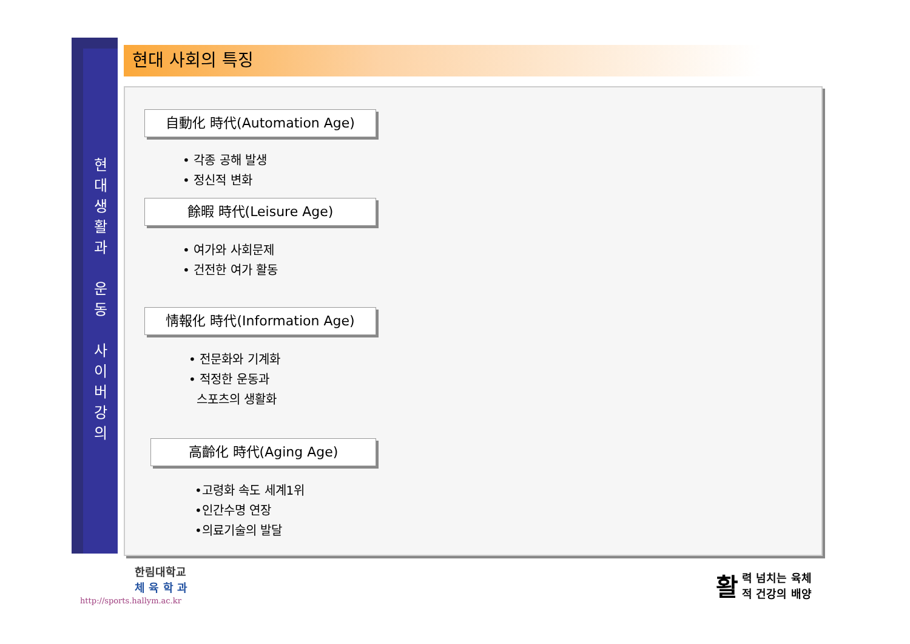현
대
생
활
과
운
동
사
이
버
강
의
현대 사회의 특징
自動化 時代(Automation Age)
• 각종 공해 발생
• 정신적 변화
餘暇 時代(Leisure Age)
• 여가와 사회문제
• 건전한 여가 활동
情報化 時代(Information Age)
• 전문화와 기계화
• 적정한 운동과
스포츠의 생활화
高齡化 時代(Aging Age)
•고령화 속도 세계1위
•인간수명 연장
•의료기술의 발달
한림대학교
체 육 학 과
http://sports.hallym.ac.kr
활력 넘치는 육체
적 건강의 배양